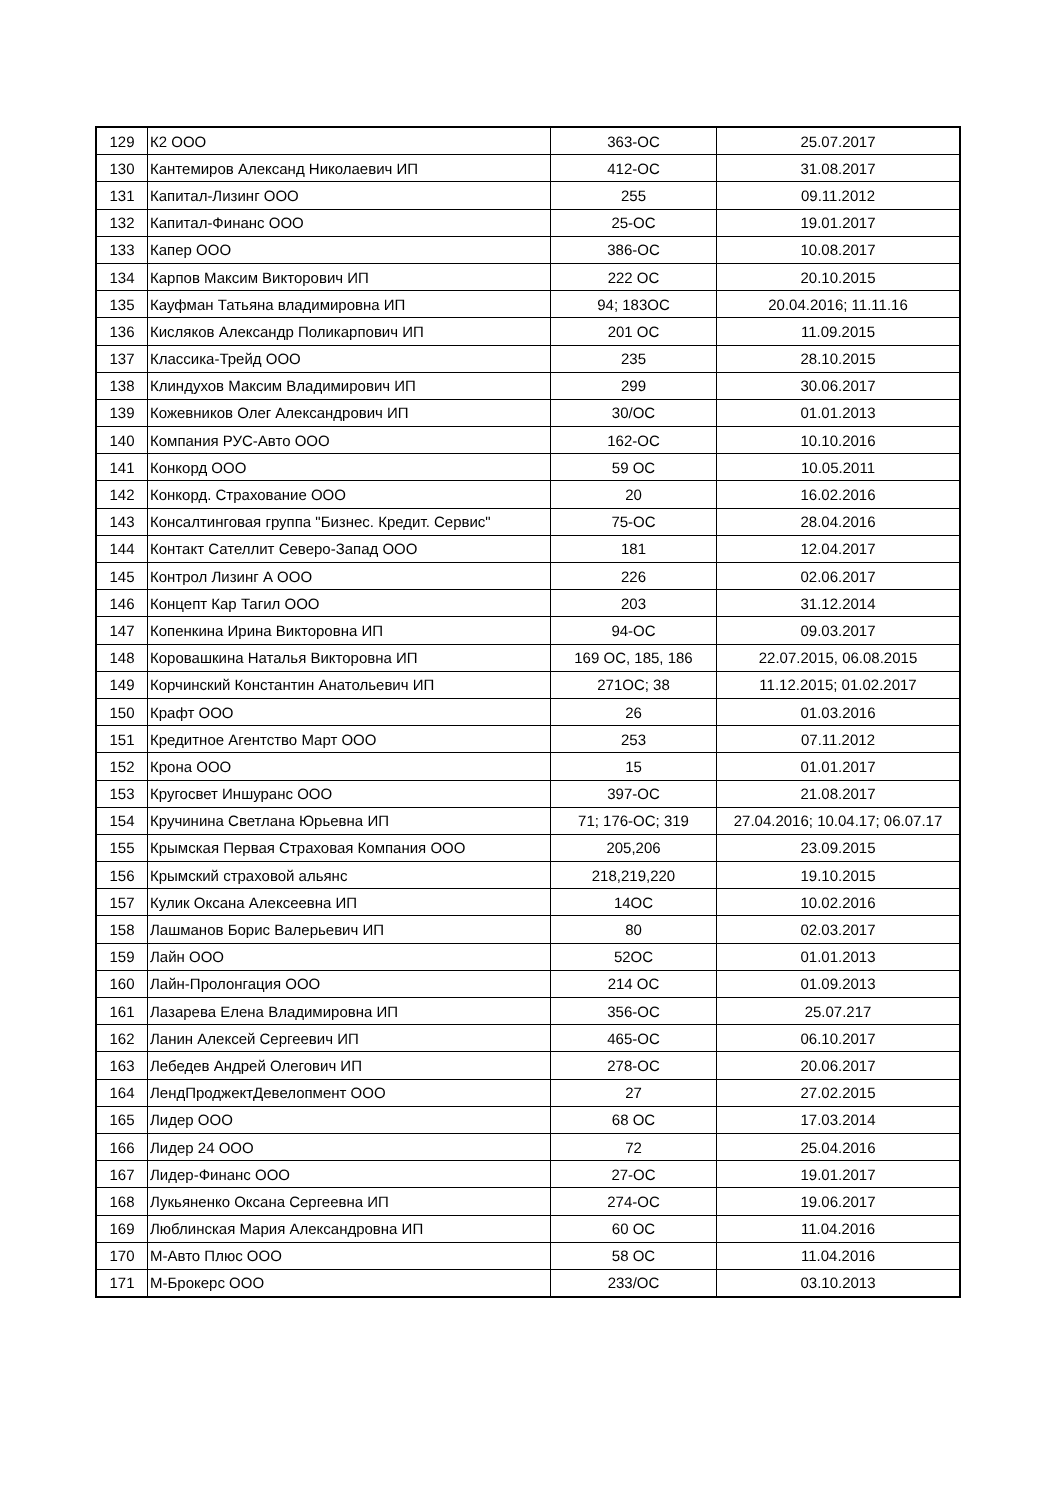| 129 | К2 ООО | 363-ОС | 25.07.2017 |
| 130 | Кантемиров Александ Николаевич ИП | 412-ОС | 31.08.2017 |
| 131 | Капитал-Лизинг ООО | 255 | 09.11.2012 |
| 132 | Капитал-Финанс ООО | 25-ОС | 19.01.2017 |
| 133 | Капер ООО | 386-ОС | 10.08.2017 |
| 134 | Карпов Максим Викторович ИП | 222 ОС | 20.10.2015 |
| 135 | Кауфман Татьяна владимировна ИП | 94; 183ОС | 20.04.2016; 11.11.16 |
| 136 | Кисляков Александр Поликарпович ИП | 201 ОС | 11.09.2015 |
| 137 | Классика-Трейд ООО | 235 | 28.10.2015 |
| 138 | Клиндухов Максим Владимирович ИП | 299 | 30.06.2017 |
| 139 | Кожевников Олег Александрович ИП | 30/ОС | 01.01.2013 |
| 140 | Компания РУС-Авто ООО | 162-ОС | 10.10.2016 |
| 141 | Конкорд ООО | 59 ОС | 10.05.2011 |
| 142 | Конкорд. Страхование ООО | 20 | 16.02.2016 |
| 143 | Консалтинговая группа "Бизнес. Кредит. Сервис" | 75-ОС | 28.04.2016 |
| 144 | Контакт Сателлит Северо-Запад ООО | 181 | 12.04.2017 |
| 145 | Контрол Лизинг А ООО | 226 | 02.06.2017 |
| 146 | Концепт Кар Тагил ООО | 203 | 31.12.2014 |
| 147 | Копенкина Ирина Викторовна ИП | 94-ОС | 09.03.2017 |
| 148 | Коровашкина Наталья Викторовна ИП | 169 ОС, 185, 186 | 22.07.2015, 06.08.2015 |
| 149 | Корчинский Константин Анатольевич ИП | 271ОС; 38 | 11.12.2015; 01.02.2017 |
| 150 | Крафт ООО | 26 | 01.03.2016 |
| 151 | Кредитное Агентство Март ООО | 253 | 07.11.2012 |
| 152 | Крона ООО | 15 | 01.01.2017 |
| 153 | Кругосвет Иншуранс ООО | 397-ОС | 21.08.2017 |
| 154 | Кручинина Светлана Юрьевна ИП | 71; 176-ОС; 319 | 27.04.2016; 10.04.17; 06.07.17 |
| 155 | Крымская Первая Страховая Компания ООО | 205,206 | 23.09.2015 |
| 156 | Крымский страховой альянс | 218,219,220 | 19.10.2015 |
| 157 | Кулик Оксана Алексеевна ИП | 14ОС | 10.02.2016 |
| 158 | Лашманов Борис Валерьевич ИП | 80 | 02.03.2017 |
| 159 | Лайн ООО | 52ОС | 01.01.2013 |
| 160 | Лайн-Пролонгация ООО | 214 ОС | 01.09.2013 |
| 161 | Лазарева Елена Владимировна ИП | 356-ОС | 25.07.217 |
| 162 | Ланин Алексей Сергеевич ИП | 465-ОС | 06.10.2017 |
| 163 | Лебедев Андрей Олегович ИП | 278-ОС | 20.06.2017 |
| 164 | ЛендПроджектДевелопмент ООО | 27 | 27.02.2015 |
| 165 | Лидер ООО | 68 ОС | 17.03.2014 |
| 166 | Лидер 24 ООО | 72 | 25.04.2016 |
| 167 | Лидер-Финанс ООО | 27-ОС | 19.01.2017 |
| 168 | Лукьяненко Оксана Сергеевна ИП | 274-ОС | 19.06.2017 |
| 169 | Люблинская Мария Александровна ИП | 60 ОС | 11.04.2016 |
| 170 | М-Авто Плюс ООО | 58 ОС | 11.04.2016 |
| 171 | М-Брокерс ООО | 233/ОС | 03.10.2013 |